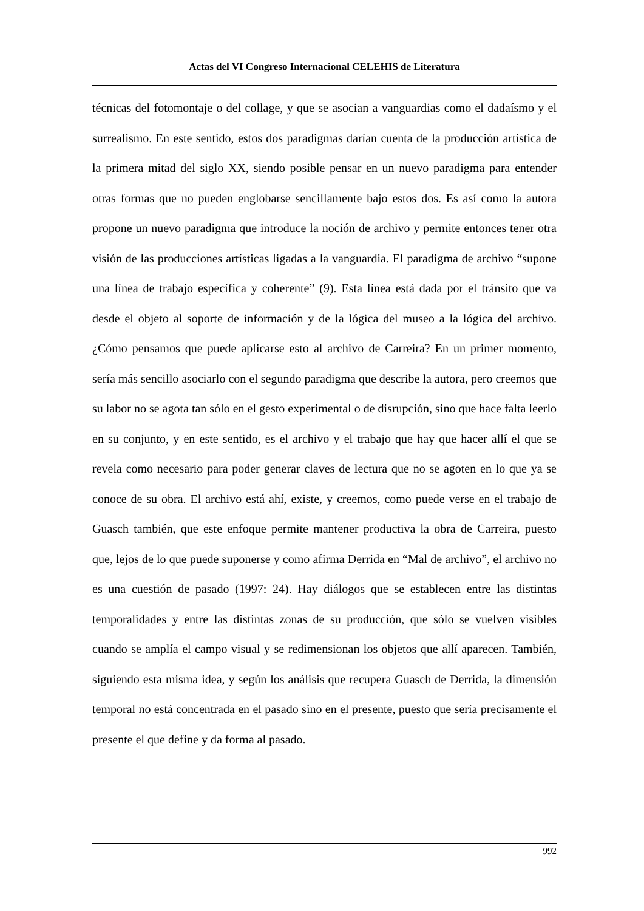Actas del VI Congreso Internacional CELEHIS de Literatura
técnicas del fotomontaje o del collage, y que se asocian a vanguardias como el dadaísmo y el surrealismo. En este sentido, estos dos paradigmas darían cuenta de la producción artística de la primera mitad del siglo XX, siendo posible pensar en un nuevo paradigma para entender otras formas que no pueden englobarse sencillamente bajo estos dos. Es así como la autora propone un nuevo paradigma que introduce la noción de archivo y permite entonces tener otra visión de las producciones artísticas ligadas a la vanguardia. El paradigma de archivo “supone una línea de trabajo específica y coherente” (9). Esta línea está dada por el tránsito que va desde el objeto al soporte de información y de la lógica del museo a la lógica del archivo. ¿Cómo pensamos que puede aplicarse esto al archivo de Carreira? En un primer momento, sería más sencillo asociarlo con el segundo paradigma que describe la autora, pero creemos que su labor no se agota tan sólo en el gesto experimental o de disrupción, sino que hace falta leerlo en su conjunto, y en este sentido, es el archivo y el trabajo que hay que hacer allí el que se revela como necesario para poder generar claves de lectura que no se agoten en lo que ya se conoce de su obra. El archivo está ahí, existe, y creemos, como puede verse en el trabajo de Guasch también, que este enfoque permite mantener productiva la obra de Carreira, puesto que, lejos de lo que puede suponerse y como afirma Derrida en “Mal de archivo”, el archivo no es una cuestión de pasado (1997: 24). Hay diálogos que se establecen entre las distintas temporalidades y entre las distintas zonas de su producción, que sólo se vuelven visibles cuando se amplía el campo visual y se redimensionan los objetos que allí aparecen. También, siguiendo esta misma idea, y según los análisis que recupera Guasch de Derrida, la dimensión temporal no está concentrada en el pasado sino en el presente, puesto que sería precisamente el presente el que define y da forma al pasado.
992